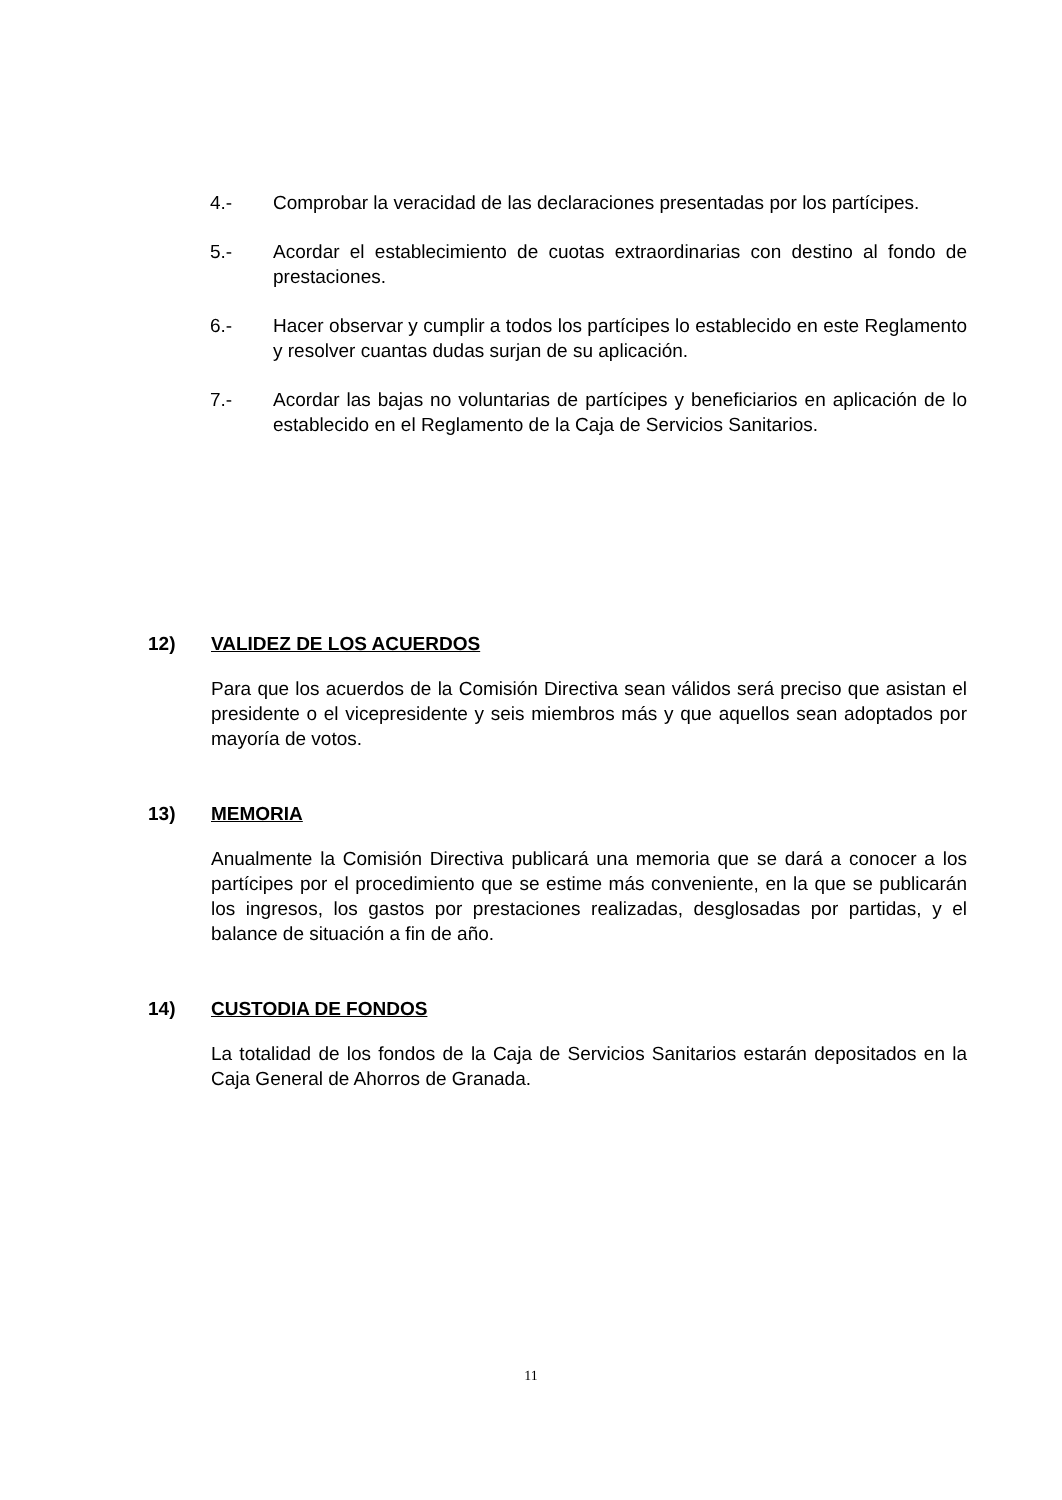4.- Comprobar la veracidad de las declaraciones presentadas por los partícipes.
5.- Acordar el establecimiento de cuotas extraordinarias con destino al fondo de prestaciones.
6.- Hacer observar y cumplir a todos los partícipes lo establecido en este Reglamento y resolver cuantas dudas surjan de su aplicación.
7.- Acordar las bajas no voluntarias de partícipes y beneficiarios en aplicación de lo establecido en el Reglamento de la Caja de Servicios Sanitarios.
12) VALIDEZ DE LOS ACUERDOS
Para que los acuerdos de la Comisión Directiva sean válidos será preciso que asistan el presidente o el vicepresidente y seis miembros más y que aquellos sean adoptados por mayoría de votos.
13) MEMORIA
Anualmente la Comisión Directiva publicará una memoria que se dará a conocer a los partícipes por el procedimiento que se estime más conveniente, en la que se publicarán los ingresos, los gastos por prestaciones realizadas, desglosadas por partidas, y el balance de situación a fin de año.
14) CUSTODIA DE FONDOS
La totalidad de los fondos de la Caja de Servicios Sanitarios estarán depositados en la Caja General de Ahorros de Granada.
11